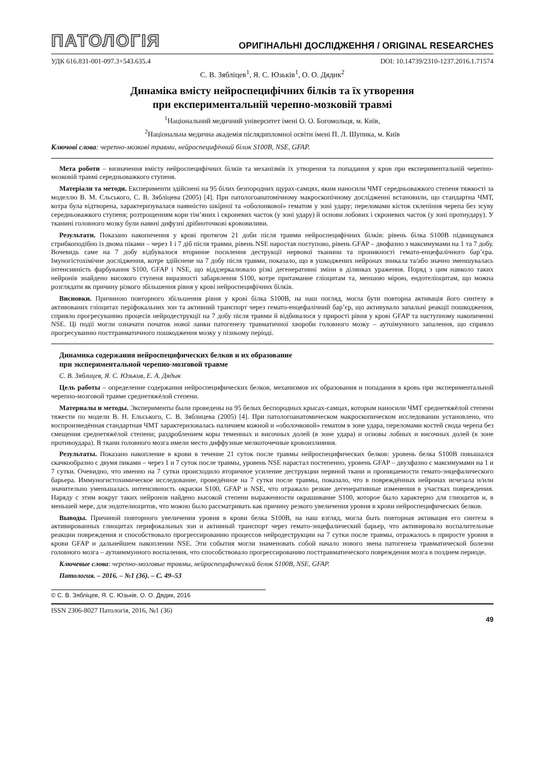ПАТОЛОГІЯ ОРИГІНАЛЬНІ ДОСЛІДЖЕННЯ / ORIGINAL RESEARCHES
УДК 616.831-001-097.3+543.635.4 DOI: 10.14739/2310-1237.2016.1.71574
С. В. Зябліцев<sup>1</sup>, Я. С. Юзьків<sup>1</sup>, О. О. Дядик<sup>2</sup>
Динаміка вмісту нейроспецифічних білків та їх утворення
при експериментальній черепно-мозковій травмі
<sup>1</sup> Національний медичний університет імені О. О. Богомольця, м. Київ,
<sup>2</sup> Національна медична академія післядипломної освіти імені П. Л. Шупика, м. Київ
Ключові слова: черепно-мозкові травми, нейроспецифічний білок S100B, NSE, GFAP.
Мета роботи – визначення вмісту нейроспецифічних білків та механізмів їх утворення та попадання у кров при експериментальній черепно-мозковій травмі середньоважкого ступеня.
Матеріали та методи. Експерименти здійснені на 95 білих безпородних щурах-самцях, яким наносили ЧМТ середньоважкого степеня тяжкості за моделлю В. М. Єльського, С. В. Зябліцева (2005) [4]. При патологоанатомічному макроскопічному дослідженні встановили, що стандартна ЧМТ, котра була відтворена, характеризувалася наявністю шкірної та «оболонкової» гематом у зоні удару; переломами кісток склепіння черепа без зсуву середньоважкого ступеня; розтрощенням кори тім’яних і скроневих часток (у зоні удару) й основи лобових і скроневих часток (у зоні протиудару). У тканині головного мозку були наявні дифузні дрібноточкові крововиливи.
Результати. Показано накопичення у крові протягом 21 доби після травми нейроспецифічних білків: рівень білка S100B підвищувався стрибкоподібно із двома піками – через 1 і 7 діб після травми, рівень NSE наростав поступово, рівень GFAP – двофазно з максимумами на 1 та 7 добу. Вочевидь саме на 7 добу відбувалося вторинне посилення деструкції нервової тканини та проникності гемато-енцефалічного бар’єра. Імуногістохімічне дослідження, котре здійснене на 7 добу після травми, показало, що в ушкоджених нейронах зникала та/або значно зменшувалась інтенсивність фарбування S100, GFAP і NSE, що віддзеркалювало різкі дегенеративні зміни в ділянках ураження. Поряд з цим навколо таких нейронів знайдено високого ступеня виразності забарвлення S100, котре притаманне гліоцитам та, меншою мірою, ендотеліоцитам, що можна розглядати як причину різкого збільшення рівня у крові нейроспецифічних білків.
Висновки. Причиною повторного збільшення рівня у крові білка S100B, на наш погляд, могла бути повторна активація його синтезу в активованих гліоцитах періфокальних зон та активний транспорт через гемато-енцефалічний бар’єр, що активувало запальні реакції пошкодження, сприяло прогресуванню процесів нейродеструкції на 7 добу після травми й відбивалося у прирості рівня у крові GFAP та наступному накопиченні NSE. Ці події могли означати початок нової ланки патогенезу травматичної хвороби головного мозку – аутоімунного запалення, що сприяло прогресуванню посттравматичного пошкодження мозку у пізньому періоді.
Динамика содержания нейроспецифических белков и их образование
при экспериментальной черепно-мозговой травме
С. В. Зяблицев, Я. С. Юзькив, Е. А. Дядык
Цель работы – определение содержания нейроспецифических белков, механизмов их образования и попадания в кровь при экспериментальной черепно-мозговой травме среднетяжёлой степени.
Материалы и методы. Эксперименты были проведены на 95 белых беспородных крысах-самцах, которым наносили ЧМТ среднетяжёлой степени тяжести по модели В. Н. Ельського, С. В. Зяблицева (2005) [4]. При патологоанатомическом макроскопическом исследовании установлено, что воспроизведённая стандартная ЧМТ характеризовалась наличием кожной и «оболочковой» гематом в зоне удара, переломами костей свода черепа без смещения среднетяжёлой степени; раздроблением коры теменных и височных долей (в зоне удара) и основы лобных и височных долей (в зоне противоудара). В ткани головного мозга имели место диффузные мелкоточечные кровоизлияния.
Результаты. Показано накопление в крови в течение 21 суток после травмы нейроспецифических белков: уровень белка S100B повышался скачкообразно с двумя пиками – через 1 и 7 суток после травмы, уровень NSE нарастал постепенно, уровень GFAP – двухфазно с максимумами на 1 и 7 сутки. Очевидно, что именно на 7 сутки происходило вторичное усиление деструкции нервной ткани и проницаемости гемато-энцефалического барьера. Иммуногистохимическое исследование, проведённое на 7 сутки после травмы, показало, что в повреждённых нейронах исчезала и/или значительно уменьшалась интенсивность окраски S100, GFAP и NSE, что отражало резкие дегенеративные изменения в участках повреждения. Наряду с этим вокруг таких нейронов найдено высокой степени выраженности окрашивание S100, которое было характерно для глиоцитов и, в меньшей мере, для эндотелиоцитов, что можно было рассматривать как причину резкого увеличения уровня в крови нейроспецифических белков.
Выводы. Причиной повторного увеличения уровня в крови белка S100B, на наш взгляд, могла быть повторная активация его синтеза в активированных глиоцитах перифокальных зон и активный транспорт через гемато-энцефалический барьер, что активировало воспалительные реакции повреждения и способствовало прогрессированию процессов нейродеструкции на 7 сутки после травмы, отражалось в приросте уровня в крови GFAP и дальнейшем накоплении NSE. Эти события могли знаменовать собой начало нового звена патогенеза травматической болезни головного мозга – аутоиммунного воспаления, что способствовало прогрессированию посттравматического повреждения мозга в позднем периоде.
Ключевые слова: черепно-мозговые травмы, нейроспецифический белок S100B, NSE, GFAP.
Патология. – 2016. – №1 (36). – С. 49–53
© С. В. Зябліцев, Я. С. Юзьків, О. О. Дядик, 2016
ISSN 2306-8027 Патологія, 2016, №1 (36) 49